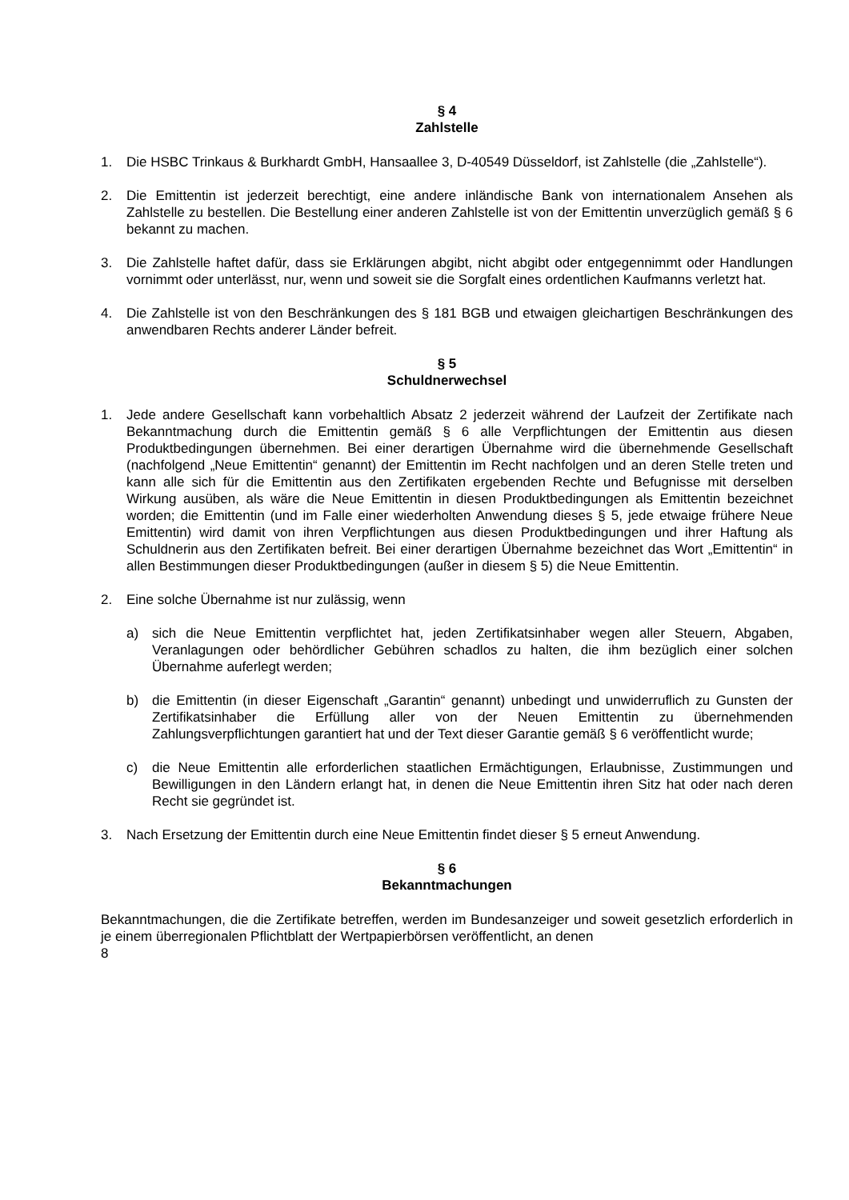§ 4
Zahlstelle
1. Die HSBC Trinkaus & Burkhardt GmbH, Hansaallee 3, D-40549 Düsseldorf, ist Zahlstelle (die „Zahlstelle“).
2. Die Emittentin ist jederzeit berechtigt, eine andere inländische Bank von internationalem Ansehen als Zahlstelle zu bestellen. Die Bestellung einer anderen Zahlstelle ist von der Emittentin unverzüglich gemäß § 6 bekannt zu machen.
3. Die Zahlstelle haftet dafür, dass sie Erklärungen abgibt, nicht abgibt oder entgegennimmt oder Handlungen vornimmt oder unterlässt, nur, wenn und soweit sie die Sorgfalt eines ordentlichen Kaufmanns verletzt hat.
4. Die Zahlstelle ist von den Beschränkungen des § 181 BGB und etwaigen gleichartigen Beschränkungen des anwendbaren Rechts anderer Länder befreit.
§ 5
Schuldnerwechsel
1. Jede andere Gesellschaft kann vorbehaltlich Absatz 2 jederzeit während der Laufzeit der Zertifikate nach Bekanntmachung durch die Emittentin gemäß § 6 alle Verpflichtungen der Emittentin aus diesen Produktbedingungen übernehmen. Bei einer derartigen Übernahme wird die übernehmende Gesellschaft (nachfolgend „Neue Emittentin“ genannt) der Emittentin im Recht nachfolgen und an deren Stelle treten und kann alle sich für die Emittentin aus den Zertifikaten ergebenden Rechte und Befugnisse mit derselben Wirkung ausüben, als wäre die Neue Emittentin in diesen Produktbedingungen als Emittentin bezeichnet worden; die Emittentin (und im Falle einer wiederholten Anwendung dieses § 5, jede etwaige frühere Neue Emittentin) wird damit von ihren Verpflichtungen aus diesen Produktbedingungen und ihrer Haftung als Schuldnerin aus den Zertifikaten befreit. Bei einer derartigen Übernahme bezeichnet das Wort „Emittentin“ in allen Bestimmungen dieser Produktbedingungen (außer in diesem § 5) die Neue Emittentin.
2. Eine solche Übernahme ist nur zulässig, wenn
a) sich die Neue Emittentin verpflichtet hat, jeden Zertifikatsinhaber wegen aller Steuern, Abgaben, Veranlagungen oder behördlicher Gebühren schadlos zu halten, die ihm bezüglich einer solchen Übernahme auferlegt werden;
b) die Emittentin (in dieser Eigenschaft „Garantin“ genannt) unbedingt und unwiderruflich zu Gunsten der Zertifikatsinhaber die Erfüllung aller von der Neuen Emittentin zu übernehmenden Zahlungsverpflichtungen garantiert hat und der Text dieser Garantie gemäß § 6 veröffentlicht wurde;
c) die Neue Emittentin alle erforderlichen staatlichen Ermächtigungen, Erlaubnisse, Zustimmungen und Bewilligungen in den Ländern erlangt hat, in denen die Neue Emittentin ihren Sitz hat oder nach deren Recht sie gegründet ist.
3. Nach Ersetzung der Emittentin durch eine Neue Emittentin findet dieser § 5 erneut Anwendung.
§ 6
Bekanntmachungen
Bekanntmachungen, die die Zertifikate betreffen, werden im Bundesanzeiger und soweit gesetzlich erforderlich in je einem überregionalen Pflichtblatt der Wertpapierbörsen veröffentlicht, an denen
8